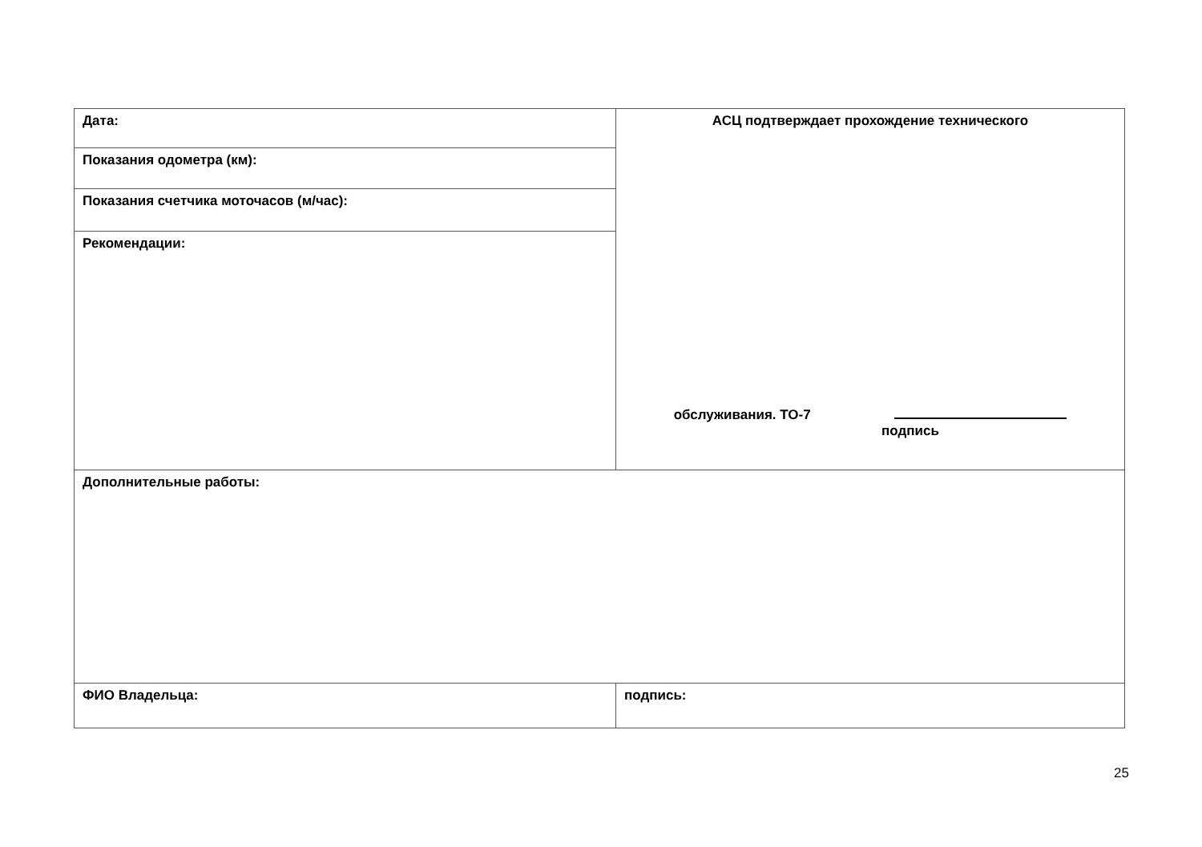| Дата: | АСЦ подтверждает прохождение технического обслуживания. ТО-7 подпись |
| Показания одометра (км): | |
| Показания счетчика моточасов (м/час): | |
| Рекомендации: | |
| Дополнительные работы: | |
| ФИО Владельца: | подпись: |
25